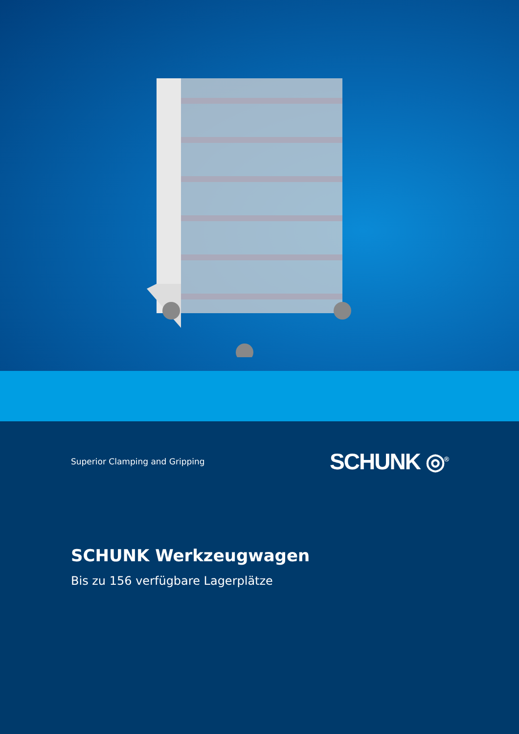Superior Clamping and Gripping SCHUNK ◎<sup>®</sup>
SCHUNK Werkzeugwagen
Bis zu 156 verfügbare Lagerplätze